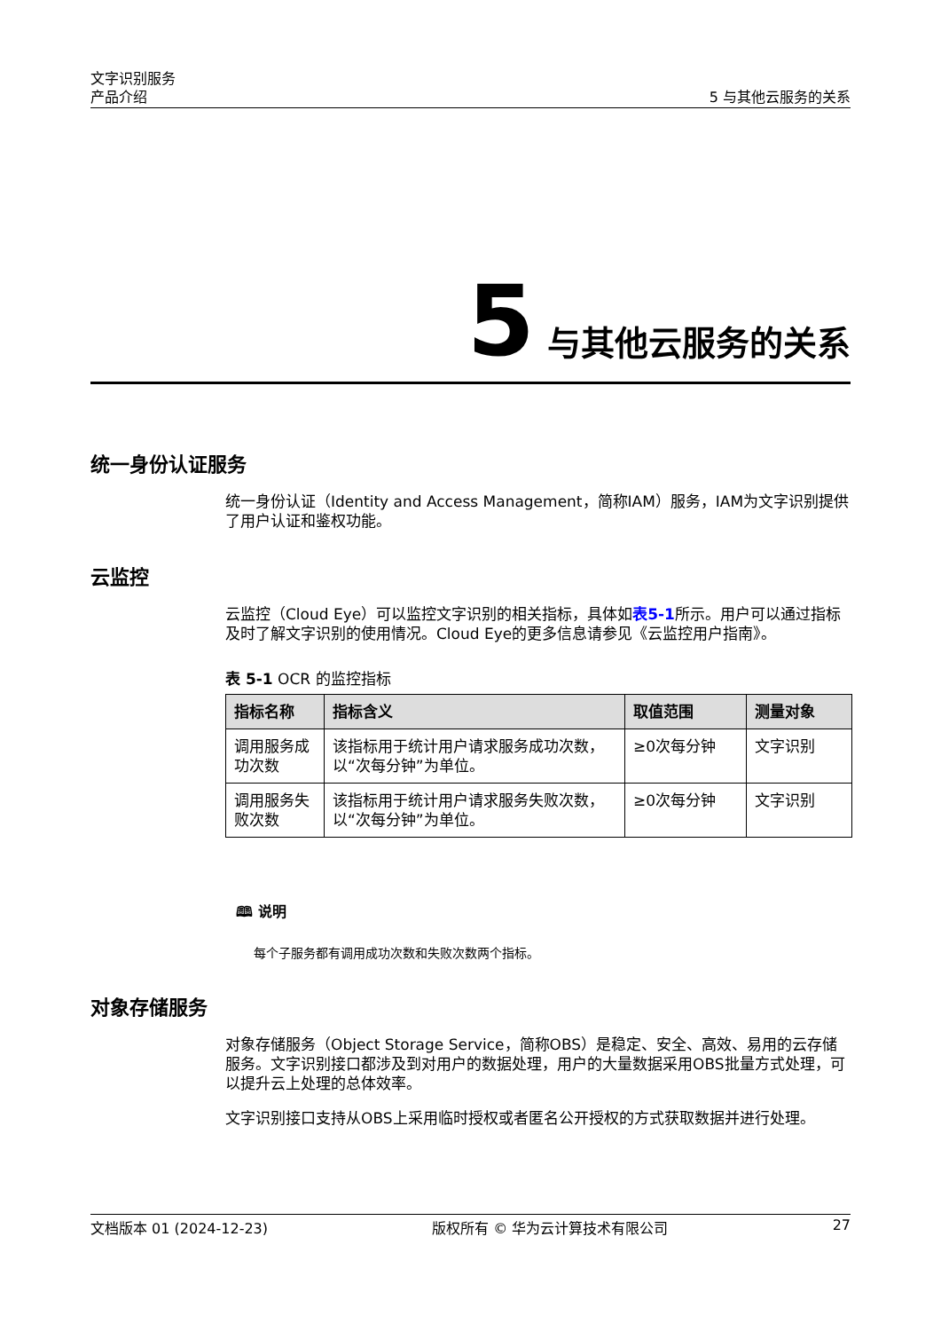文字识别服务
产品介绍
5 与其他云服务的关系
5 与其他云服务的关系
统一身份认证服务
统一身份认证（Identity and Access Management，简称IAM）服务，IAM为文字识别提供了用户认证和鉴权功能。
云监控
云监控（Cloud Eye）可以监控文字识别的相关指标，具体如表5-1所示。用户可以通过指标及时了解文字识别的使用情况。Cloud Eye的更多信息请参见《云监控用户指南》。
表 5-1 OCR 的监控指标
| 指标名称 | 指标含义 | 取值范围 | 测量对象 |
| --- | --- | --- | --- |
| 调用服务成功次数 | 该指标用于统计用户请求服务成功次数，以“次每分钟”为单位。 | ≥0次每分钟 | 文字识别 |
| 调用服务失败次数 | 该指标用于统计用户请求服务失败次数，以“次每分钟”为单位。 | ≥0次每分钟 | 文字识别 |
🕮 说明
每个子服务都有调用成功次数和失败次数两个指标。
对象存储服务
对象存储服务（Object Storage Service，简称OBS）是稳定、安全、高效、易用的云存储服务。文字识别接口都涉及到对用户的数据处理，用户的大量数据采用OBS批量方式处理，可以提升云上处理的总体效率。
文字识别接口支持从OBS上采用临时授权或者匿名公开授权的方式获取数据并进行处理。
文档版本 01 (2024-12-23) 版权所有 © 华为云计算技术有限公司 27